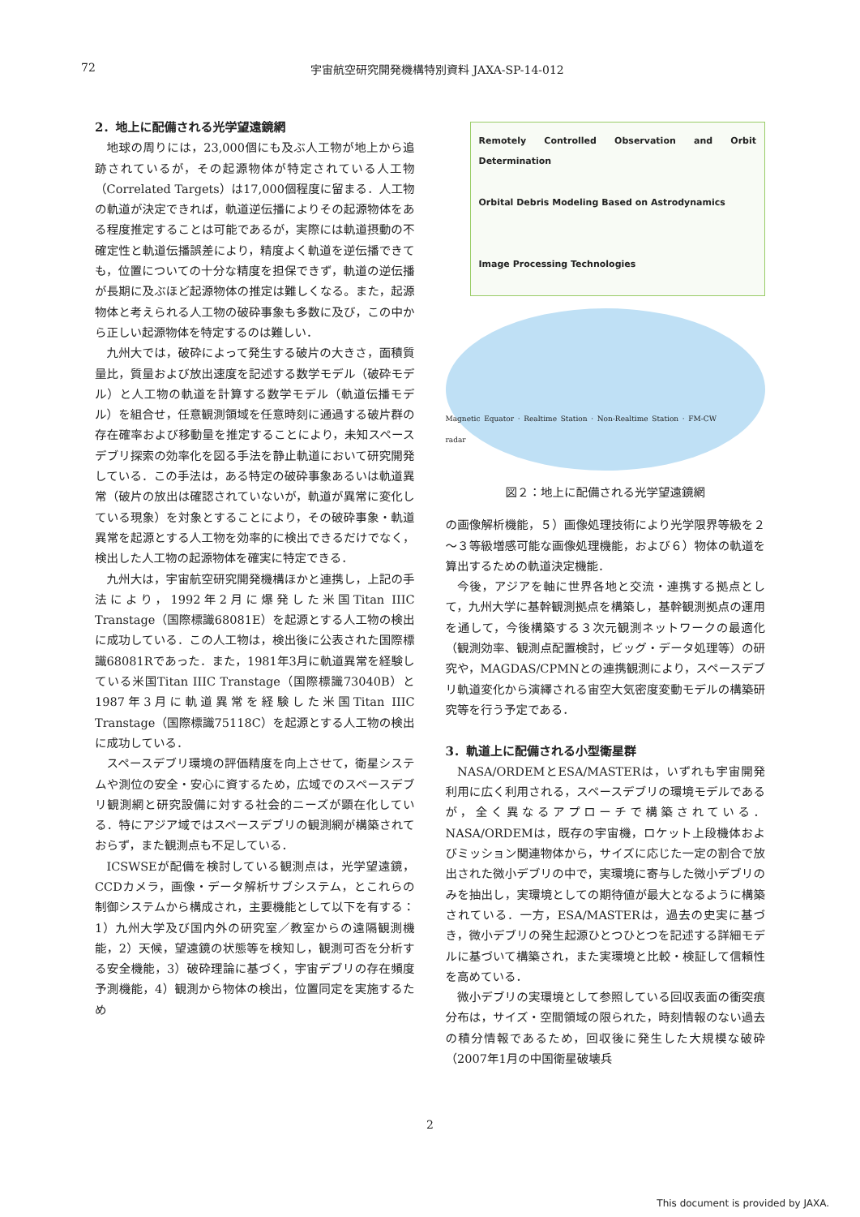72 宇宙航空研究開発機構特別資料 JAXA-SP-14-012
2．地上に配備される光学望遠鏡網
地球の周りには，23,000個にも及ぶ人工物が地上から追跡されているが，その起源物体が特定されている人工物（Correlated Targets）は17,000個程度に留まる．人工物の軌道が決定できれば，軌道逆伝播によりその起源物体をある程度推定することは可能であるが，実際には軌道摂動の不確定性と軌道伝播誤差により，精度よく軌道を逆伝播できても，位置についての十分な精度を担保できず，軌道の逆伝播が長期に及ぶほど起源物体の推定は難しくなる。また，起源物体と考えられる人工物の破砕事象も多数に及び，この中から正しい起源物体を特定するのは難しい．
九州大では，破砕によって発生する破片の大きさ，面積質量比，質量および放出速度を記述する数学モデル（破砕モデル）と人工物の軌道を計算する数学モデル（軌道伝播モデル）を組合せ，任意観測領域を任意時刻に通過する破片群の存在確率および移動量を推定することにより，未知スペースデブリ探索の効率化を図る手法を静止軌道において研究開発している．この手法は，ある特定の破砕事象あるいは軌道異常（破片の放出は確認されていないが，軌道が異常に変化している現象）を対象とすることにより，その破砕事象・軌道異常を起源とする人工物を効率的に検出できるだけでなく，検出した人工物の起源物体を確実に特定できる．
九州大は，宇宙航空研究開発機構ほかと連携し，上記の手法により，1992年2月に爆発した米国Titan IIIC Transtage（国際標識68081E）を起源とする人工物の検出に成功している．この人工物は，検出後に公表された国際標識68081Rであった．また，1981年3月に軌道異常を経験している米国Titan IIIC Transtage（国際標識73040B）と1987年3月に軌道異常を経験した米国Titan IIIC Transtage（国際標識75118C）を起源とする人工物の検出に成功している．
スペースデブリ環境の評価精度を向上させて，衛星システムや測位の安全・安心に資するため，広域でのスペースデブリ観測網と研究設備に対する社会的ニーズが顕在化している．特にアジア域ではスペースデブリの観測網が構築されておらず，また観測点も不足している．
ICSWSEが配備を検討している観測点は，光学望遠鏡，CCDカメラ，画像・データ解析サブシステム，とこれらの制御システムから構成され，主要機能として以下を有する：1）九州大学及び国内外の研究室／教室からの遠隔観測機能，2）天候，望遠鏡の状態等を検知し，観測可否を分析する安全機能，3）破砕理論に基づく，宇宙デブリの存在頻度予測機能，4）観測から物体の検出，位置同定を実施するため
Remotely Controlled Observation and Orbit Determination
Orbital Debris Modeling Based on Astrodynamics
Image Processing Technologies
Magnetic Equator · Realtime Station · Non-Realtime Station · FM-CW radar
図２：地上に配備される光学望遠鏡網
の画像解析機能，５）画像処理技術により光学限界等級を２～３等級増感可能な画像処理機能，および６）物体の軌道を算出するための軌道決定機能．
今後，アジアを軸に世界各地と交流・連携する拠点として，九州大学に基幹観測拠点を構築し，基幹観測拠点の運用を通して，今後構築する３次元観測ネットワークの最適化（観測効率、観測点配置検討，ビッグ・データ処理等）の研究や，MAGDAS/CPMNとの連携観測により，スペースデブリ軌道変化から演繹される宙空大気密度変動モデルの構築研究等を行う予定である．
3．軌道上に配備される小型衛星群
NASA/ORDEMとESA/MASTERは，いずれも宇宙開発利用に広く利用される，スペースデブリの環境モデルであるが，全く異なるアプローチで構築されている．NASA/ORDEMは，既存の宇宙機，ロケット上段機体およびミッション関連物体から，サイズに応じた一定の割合で放出された微小デブリの中で，実環境に寄与した微小デブリのみを抽出し，実環境としての期待値が最大となるように構築されている．一方，ESA/MASTERは，過去の史実に基づき，微小デブリの発生起源ひとつひとつを記述する詳細モデルに基づいて構築され，また実環境と比較・検証して信頼性を高めている．
微小デブリの実環境として参照している回収表面の衝突痕分布は，サイズ・空間領域の限られた，時刻情報のない過去の積分情報であるため，回収後に発生した大規模な破砕（2007年1月の中国衛星破壊兵
2
This document is provided by JAXA.